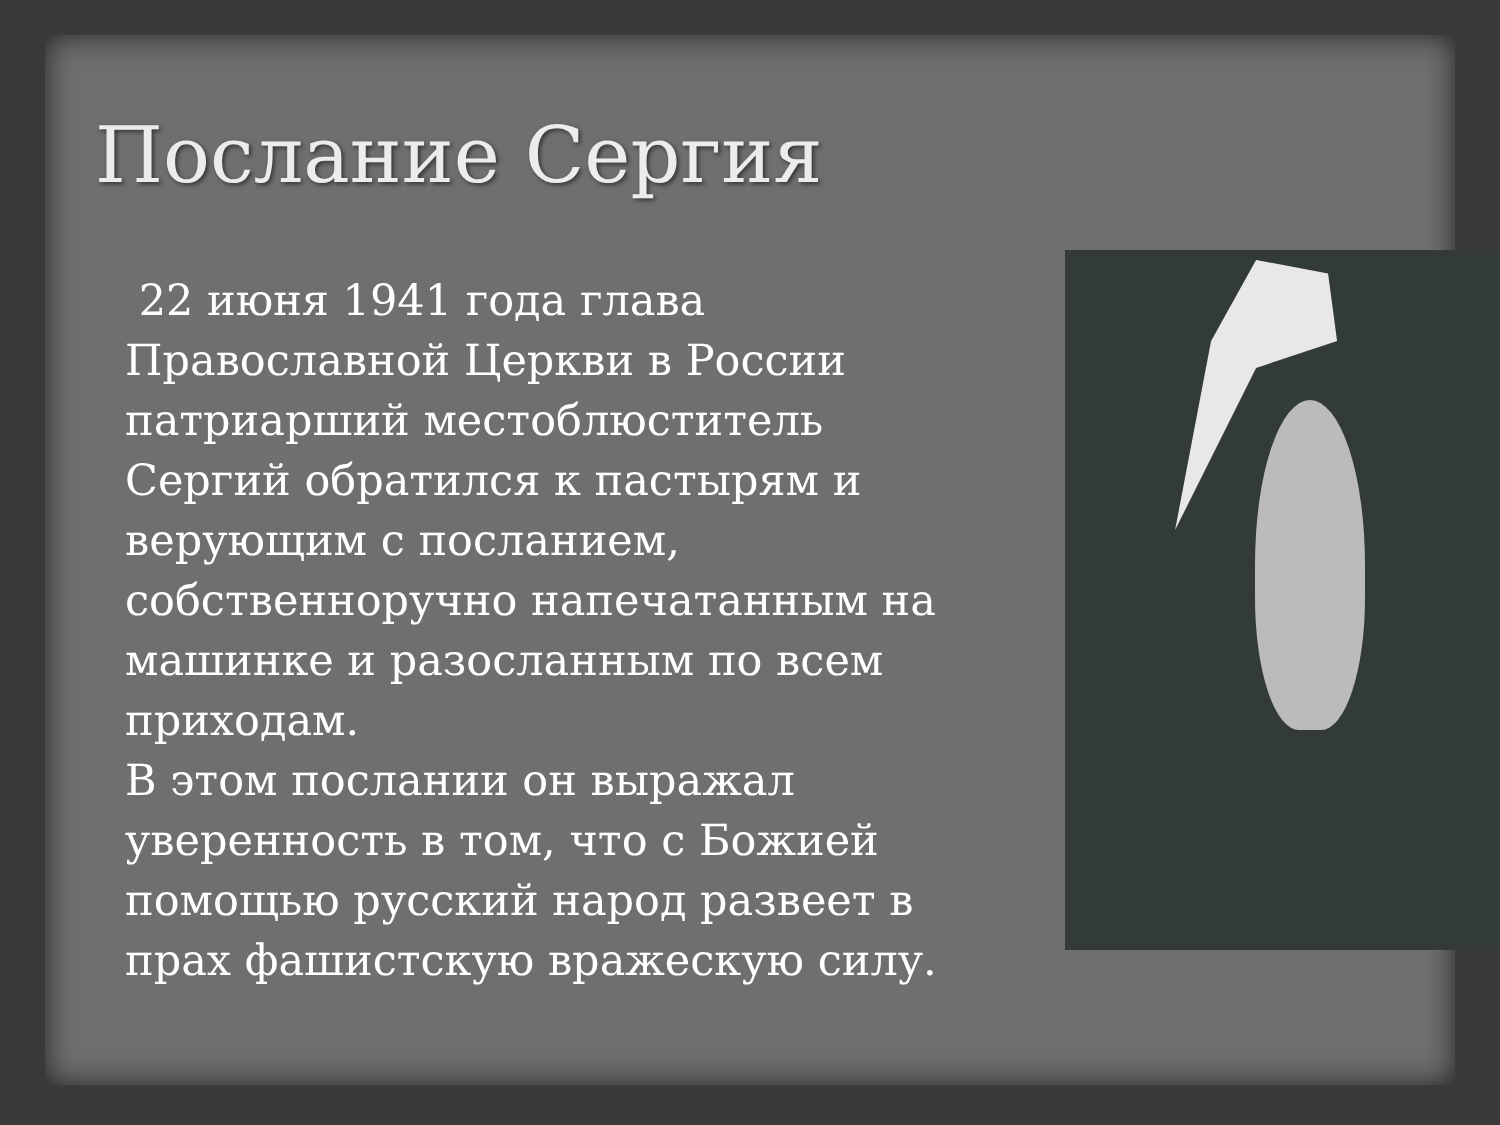Послание Сергия
22 июня 1941 года глава Православной Церкви в России патриарший местоблюститель Сергий обратился к пастырям и верующим с посланием, собственноручно напечатанным на машинке и разосланным по всем приходам.
В этом послании он выражал уверенность в том, что с Божией помощью русский народ развеет в прах фашистскую вражескую силу.